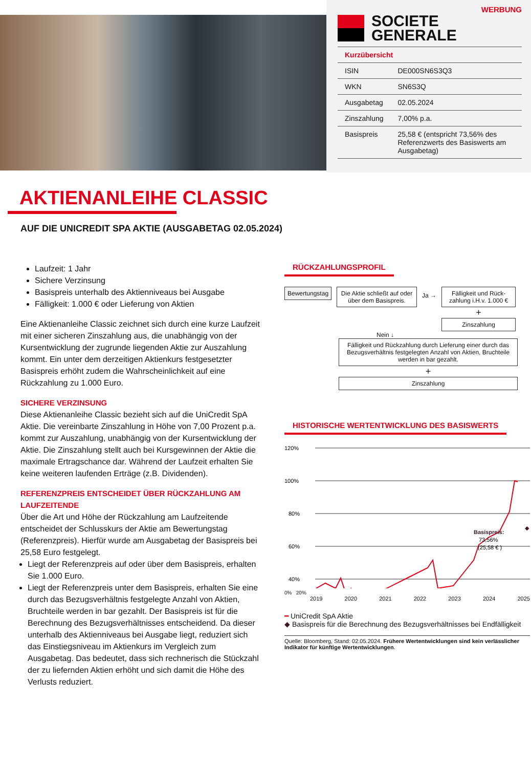WERBUNG
SOCIETE
GENERALE
| Kurzübersicht | |
| --- | --- |
| ISIN | DE000SN6S3Q3 |
| WKN | SN6S3Q |
| Ausgabetag | 02.05.2024 |
| Zinszahlung | 7,00% p.a. |
| Basispreis | 25,58 € (entspricht 73,56% des Referenzwerts des Basiswerts am Ausgabetag) |
AKTIENANLEIHE CLASSIC
AUF DIE UNICREDIT SPA AKTIE (AUSGABETAG 02.05.2024)
Laufzeit: 1 Jahr
Sichere Verzinsung
Basispreis unterhalb des Aktienniveaus bei Ausgabe
Fälligkeit: 1.000 € oder Lieferung von Aktien
Eine Aktienanleihe Classic zeichnet sich durch eine kurze Laufzeit mit einer sicheren Zinszahlung aus, die unabhängig von der Kursentwicklung der zugrunde liegenden Aktie zur Auszahlung kommt. Ein unter dem derzeitigen Aktienkurs festgesetzter Basispreis erhöht zudem die Wahrscheinlichkeit auf eine Rückzahlung zu 1.000 Euro.
SICHERE VERZINSUNG
Diese Aktienanleihe Classic bezieht sich auf die UniCredit SpA Aktie. Die vereinbarte Zinszahlung in Höhe von 7,00 Prozent p.a. kommt zur Auszahlung, unabhängig von der Kursentwicklung der Aktie. Die Zinszahlung stellt auch bei Kursgewinnen der Aktie die maximale Ertragschance dar. Während der Laufzeit erhalten Sie keine weiteren laufenden Erträge (z.B. Dividenden).
REFERENZPREIS ENTSCHEIDET ÜBER RÜCKZAHLUNG AM LAUFZEITENDE
Über die Art und Höhe der Rückzahlung am Laufzeitende entscheidet der Schlusskurs der Aktie am Bewertungstag (Referenzpreis). Hierfür wurde am Ausgabetag der Basispreis bei 25,58 Euro festgelegt.
Liegt der Referenzpreis auf oder über dem Basispreis, erhalten Sie 1.000 Euro.
Liegt der Referenzpreis unter dem Basispreis, erhalten Sie eine durch das Bezugsverhältnis festgelegte Anzahl von Aktien, Bruchteile werden in bar gezahlt. Der Basispreis ist für die Berechnung des Bezugsverhältnisses entscheidend. Da dieser unterhalb des Aktienniveaus bei Ausgabe liegt, reduziert sich das Einstiegsniveau im Aktienkurs im Vergleich zum Ausgabetag. Das bedeutet, dass sich rechnerisch die Stückzahl der zu liefernden Aktien erhöht und sich damit die Höhe des Verlusts reduziert.
RÜCKZAHLUNGSPROFIL
Bewertungstag Die Aktie schließt auf oder über dem Basispreis.
Ja →
Fälligkeit und Rück­zahlung i.H.v. 1.000 €
+
Zinszahlung
Nein ↓
Fälligkeit und Rückzahlung durch Lieferung einer durch das Bezugsverhältnis festgelegten Anzahl von Aktien, Bruchteile werden in bar gezahlt.
+
Zinszahlung
HISTORISCHE WERTENTWICKLUNG DES BASISWERTS
120%
100%
80%
60%
40%
Basispreis:
73,56%
(25,58 € )
◆
0% 20%
2019 2020 2021 2022 2023 2024 2025
━ UniCredit SpA Aktie
◆ Basispreis für die Berechnung des Bezugsverhältnisses bei Endfälligkeit
Quelle: Bloomberg, Stand: 02.05.2024. Frühere Wertentwicklungen sind kein verlässlicher Indikator für künftige Wertentwicklungen.